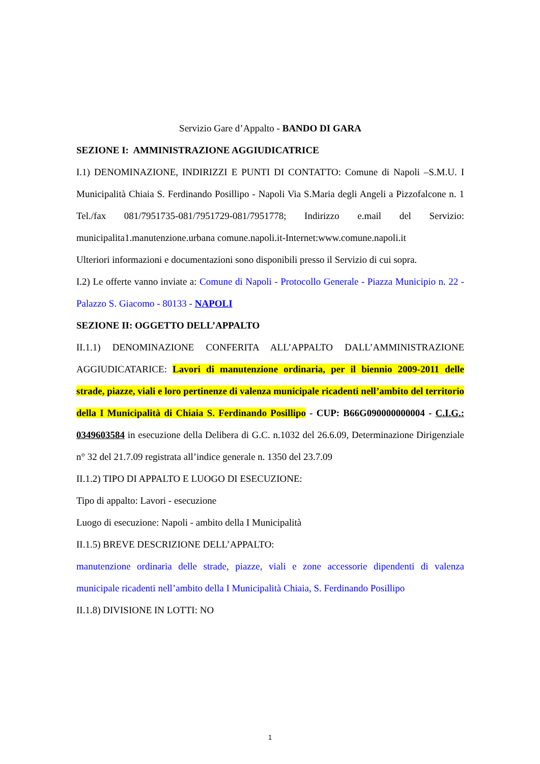Servizio Gare d’Appalto - BANDO DI GARA
SEZIONE I: AMMINISTRAZIONE AGGIUDICATRICE
I.1) DENOMINAZIONE, INDIRIZZI E PUNTI DI CONTATTO: Comune di Napoli –S.M.U. I Municipalità Chiaia S. Ferdinando Posillipo - Napoli Via S.Maria degli Angeli a Pizzofalcone n. 1 Tel./fax 081/7951735-081/7951729-081/7951778; Indirizzo e.mail del Servizio: municipalita1.manutenzione.urbana comune.napoli.it-Internet:www.comune.napoli.it
Ulteriori informazioni e documentazioni sono disponibili presso il Servizio di cui sopra.
I.2) Le offerte vanno inviate a: Comune di Napoli - Protocollo Generale - Piazza Municipio n. 22 - Palazzo S. Giacomo - 80133 - NAPOLI
SEZIONE II: OGGETTO DELL’APPALTO
II.1.1) DENOMINAZIONE CONFERITA ALL’APPALTO DALL’AMMINISTRAZIONE AGGIUDICATARICE: Lavori di manutenzione ordinaria, per il biennio 2009-2011 delle strade, piazze, viali e loro pertinenze di valenza municipale ricadenti nell’ambito del territorio della I Municipalità di Chiaia S. Ferdinando Posillipo - CUP: B66G090000000004 - C.I.G.: 0349603584 in esecuzione della Delibera di G.C. n.1032 del 26.6.09, Determinazione Dirigenziale n° 32 del 21.7.09 registrata all’indice generale n. 1350 del 23.7.09
II.1.2) TIPO DI APPALTO E LUOGO DI ESECUZIONE:
Tipo di appalto: Lavori - esecuzione
Luogo di esecuzione: Napoli - ambito della I Municipalità
II.1.5) BREVE DESCRIZIONE DELL’APPALTO:
manutenzione ordinaria delle strade, piazze, viali e zone accessorie dipendenti di valenza municipale ricadenti nell’ambito della I Municipalità Chiaia, S. Ferdinando Posillipo
II.1.8) DIVISIONE IN LOTTI: NO
1